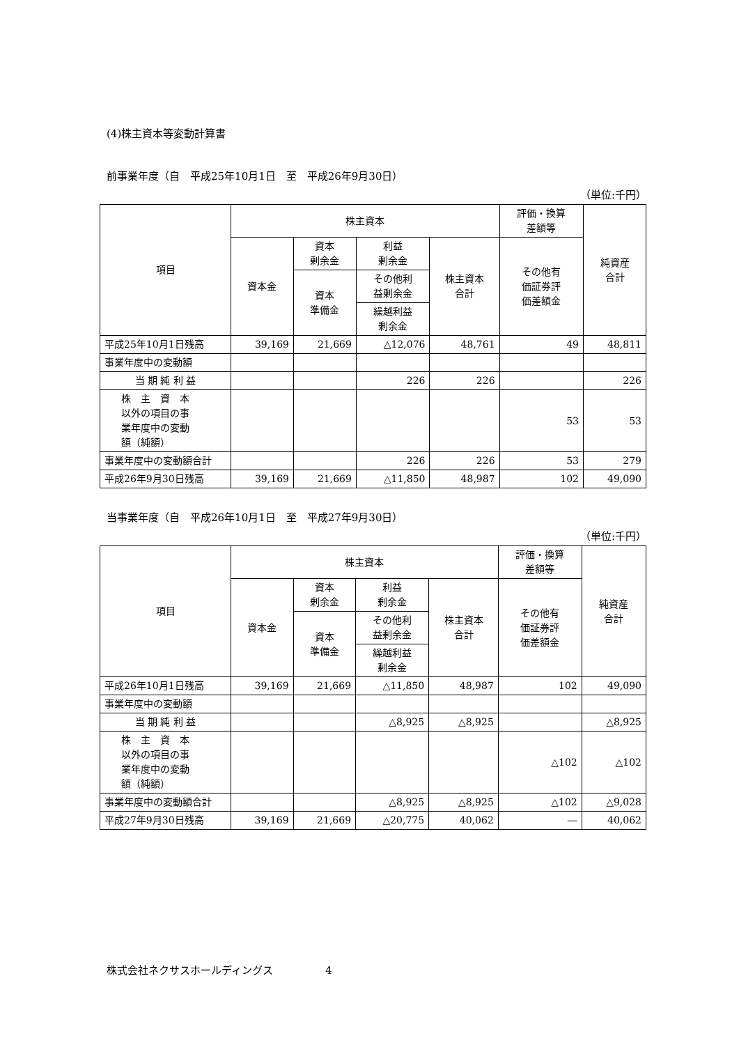(4)株主資本等変動計算書
前事業年度（自　平成25年10月1日　至　平成26年9月30日）
（単位:千円）
| 項目 | 株主資本 | | | | 評価・換算 差額等 | 純資産 合計 |
| --- | --- | --- | --- | --- | --- | --- |
| | 資本金 | 資本 剰余金 | 利益 剰余金 | 株主資本 合計 | その他有 価証券評 価差額金 | |
| | | 資本 準備金 | その他利 益剰余金 | | | |
| | | | 繰越利益 剰余金 | | | |
| 平成25年10月1日残高 | 39,169 | 21,669 | △12,076 | 48,761 | 49 | 48,811 |
| 事業年度中の変動額 | | | | | | |
| 当 期 純 利 益 | | | 226 | 226 | | 226 |
| 株 主 資 本 以外の項目の事 業年度中の変動 額（純額） | | | | | 53 | 53 |
| 事業年度中の変動額合計 | | | 226 | 226 | 53 | 279 |
| 平成26年9月30日残高 | 39,169 | 21,669 | △11,850 | 48,987 | 102 | 49,090 |
当事業年度（自　平成26年10月1日　至　平成27年9月30日）
（単位:千円）
| 項目 | 株主資本 | | | | 評価・換算 差額等 | 純資産 合計 |
| --- | --- | --- | --- | --- | --- | --- |
| | 資本金 | 資本 剰余金 | 利益 剰余金 | 株主資本 合計 | その他有 価証券評 価差額金 | |
| | | 資本 準備金 | その他利 益剰余金 | | | |
| | | | 繰越利益 剰余金 | | | |
| 平成26年10月1日残高 | 39,169 | 21,669 | △11,850 | 48,987 | 102 | 49,090 |
| 事業年度中の変動額 | | | | | | |
| 当 期 純 利 益 | | | △8,925 | △8,925 | | △8,925 |
| 株 主 資 本 以外の項目の事 業年度中の変動 額（純額） | | | | | △102 | △102 |
| 事業年度中の変動額合計 | | | △8,925 | △8,925 | △102 | △9,028 |
| 平成27年9月30日残高 | 39,169 | 21,669 | △20,775 | 40,062 | ― | 40,062 |
株式会社ネクサスホールディングス　　　　　4